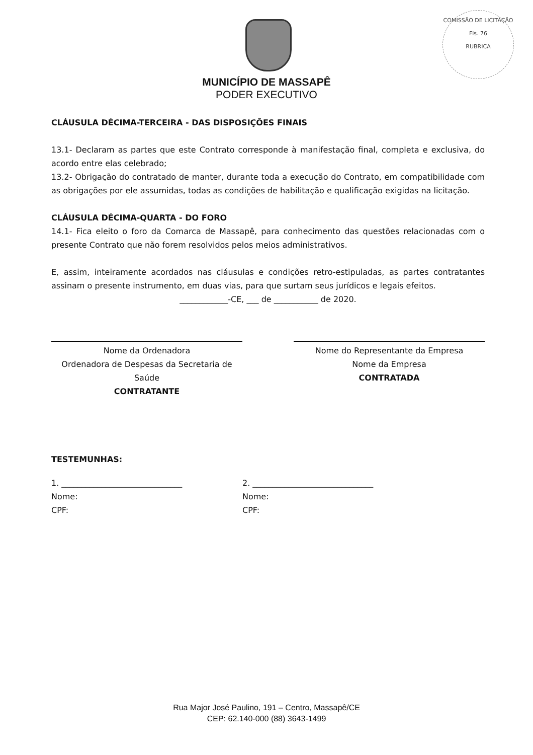COMISSÃO DE LICITAÇÃO
Fls. 76
RUBRICA
MUNICÍPIO DE MASSAPÊ
PODER EXECUTIVO
CLÁUSULA DÉCIMA-TERCEIRA - DAS DISPOSIÇÕES FINAIS
13.1- Declaram as partes que este Contrato corresponde à manifestação final, completa e exclusiva, do acordo entre elas celebrado;
13.2- Obrigação do contratado de manter, durante toda a execução do Contrato, em compatibilidade com as obrigações por ele assumidas, todas as condições de habilitação e qualificação exigidas na licitação.
CLÁUSULA DÉCIMA-QUARTA - DO FORO
14.1- Fica eleito o foro da Comarca de Massapê, para conhecimento das questões relacionadas com o presente Contrato que não forem resolvidos pelos meios administrativos.
E, assim, inteiramente acordados nas cláusulas e condições retro-estipuladas, as partes contratantes assinam o presente instrumento, em duas vias, para que surtam seus jurídicos e legais efeitos.
____________-CE, ___ de ___________ de 2020.
Nome da Ordenadora
Ordenadora de Despesas da Secretaria de Saúde
CONTRATANTE
Nome do Representante da Empresa
Nome da Empresa
CONTRATADA
TESTEMUNHAS:
1. ______________________________
Nome:
CPF:
2. ______________________________
Nome:
CPF:
Rua Major José Paulino, 191 – Centro, Massapê/CE
CEP: 62.140-000 (88) 3643-1499